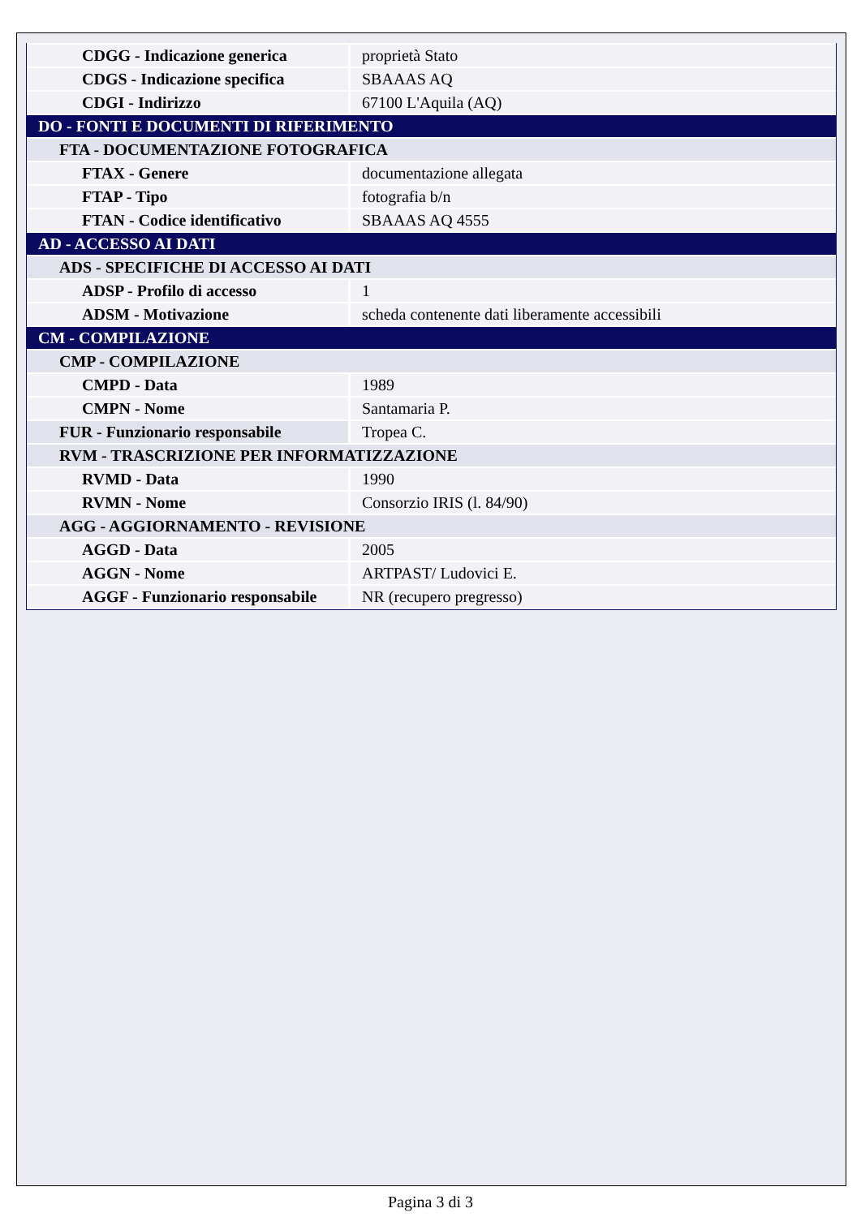| CDGG - Indicazione generica | proprietà Stato |
| CDGS - Indicazione specifica | SBAAAS AQ |
| CDGI - Indirizzo | 67100 L'Aquila (AQ) |
| DO - FONTI E DOCUMENTI DI RIFERIMENTO | |
| FTA - DOCUMENTAZIONE FOTOGRAFICA | |
| FTAX - Genere | documentazione allegata |
| FTAP - Tipo | fotografia b/n |
| FTAN - Codice identificativo | SBAAAS AQ 4555 |
| AD - ACCESSO AI DATI | |
| ADS - SPECIFICHE DI ACCESSO AI DATI | |
| ADSP - Profilo di accesso | 1 |
| ADSM - Motivazione | scheda contenente dati liberamente accessibili |
| CM - COMPILAZIONE | |
| CMP - COMPILAZIONE | |
| CMPD - Data | 1989 |
| CMPN - Nome | Santamaria P. |
| FUR - Funzionario responsabile | Tropea C. |
| RVM - TRASCRIZIONE PER INFORMATIZZAZIONE | |
| RVMD - Data | 1990 |
| RVMN - Nome | Consorzio IRIS (l. 84/90) |
| AGG - AGGIORNAMENTO - REVISIONE | |
| AGGD - Data | 2005 |
| AGGN - Nome | ARTPAST/ Ludovici E. |
| AGGF - Funzionario responsabile | NR (recupero pregresso) |
Pagina 3 di 3